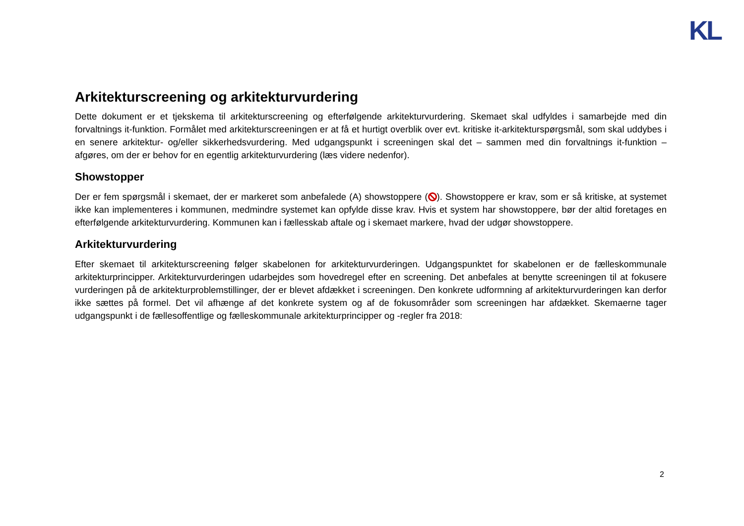KL
Arkitekturscreening og arkitekturvurdering
Dette dokument er et tjekskema til arkitekturscreening og efterfølgende arkitekturvurdering. Skemaet skal udfyldes i samarbejde med din forvaltnings it-funktion. Formålet med arkitekturscreeningen er at få et hurtigt overblik over evt. kritiske it-arkitekturspørgsmål, som skal uddybes i en senere arkitektur- og/eller sikkerhedsvurdering. Med udgangspunkt i screeningen skal det – sammen med din forvaltnings it-funktion – afgøres, om der er behov for en egentlig arkitekturvurdering (læs videre nedenfor).
Showstopper
Der er fem spørgsmål i skemaet, der er markeret som anbefalede (A) showstoppere ( ). Showstoppere er krav, som er så kritiske, at systemet ikke kan implementeres i kommunen, medmindre systemet kan opfylde disse krav. Hvis et system har showstoppere, bør der altid foretages en efterfølgende arkitekturvurdering. Kommunen kan i fællesskab aftale og i skemaet markere, hvad der udgør showstoppere.
Arkitekturvurdering
Efter skemaet til arkitekturscreening følger skabelonen for arkitekturvurderingen. Udgangspunktet for skabelonen er de fælleskommunale arkitekturprincipper. Arkitekturvurderingen udarbejdes som hovedregel efter en screening. Det anbefales at benytte screeningen til at fokusere vurderingen på de arkitekturproblemstillinger, der er blevet afdækket i screeningen. Den konkrete udformning af arkitekturvurderingen kan derfor ikke sættes på formel. Det vil afhænge af det konkrete system og af de fokusområder som screeningen har afdækket. Skemaerne tager udgangspunkt i de fællesoffentlige og fælleskommunale arkitekturprincipper og -regler fra 2018:
2